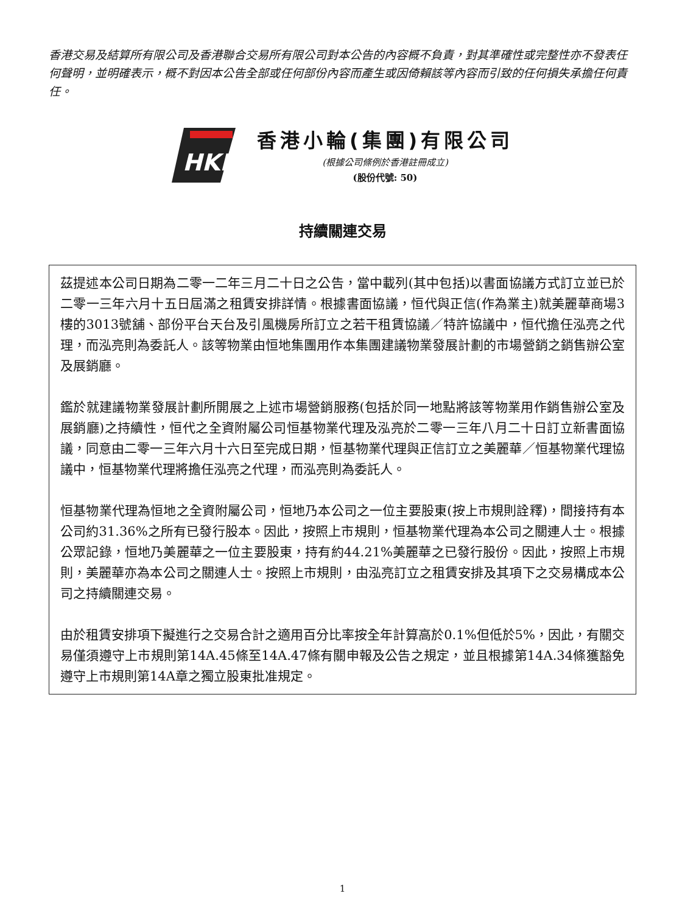香港交易及結算所有限公司及香港聯合交易所有限公司對本公告的內容概不負責，對其準確性或完整性亦不發表任何聲明，並明確表示，概不對因本公告全部或任何部份內容而產生或因倚賴該等內容而引致的任何損失承擔任何責任。
HKF
香港小輪(集團)有限公司
(根據公司條例於香港註冊成立)
(股份代號: 50)
持續關連交易
茲提述本公司日期為二零一二年三月二十日之公告，當中載列(其中包括)以書面協議方式訂立並已於二零一三年六月十五日屆滿之租賃安排詳情。根據書面協議，恒代與正信(作為業主)就美麗華商場3樓的3013號舖、部份平台天台及引風機房所訂立之若干租賃協議／特許協議中，恒代擔任泓亮之代理，而泓亮則為委託人。該等物業由恒地集團用作本集團建議物業發展計劃的市場營銷之銷售辦公室及展銷廳。
鑑於就建議物業發展計劃所開展之上述市場營銷服務(包括於同一地點將該等物業用作銷售辦公室及展銷廳)之持續性，恒代之全資附屬公司恒基物業代理及泓亮於二零一三年八月二十日訂立新書面協議，同意由二零一三年六月十六日至完成日期，恒基物業代理與正信訂立之美麗華／恒基物業代理協議中，恒基物業代理將擔任泓亮之代理，而泓亮則為委託人。
恒基物業代理為恒地之全資附屬公司，恒地乃本公司之一位主要股東(按上市規則詮釋)，間接持有本公司約31.36%之所有已發行股本。因此，按照上市規則，恒基物業代理為本公司之關連人士。根據公眾記錄，恒地乃美麗華之一位主要股東，持有約44.21%美麗華之已發行股份。因此，按照上市規則，美麗華亦為本公司之關連人士。按照上市規則，由泓亮訂立之租賃安排及其項下之交易構成本公司之持續關連交易。
由於租賃安排項下擬進行之交易合計之適用百分比率按全年計算高於0.1%但低於5%，因此，有關交易僅須遵守上市規則第14A.45條至14A.47條有關申報及公告之規定，並且根據第14A.34條獲豁免遵守上市規則第14A章之獨立股東批准規定。
1